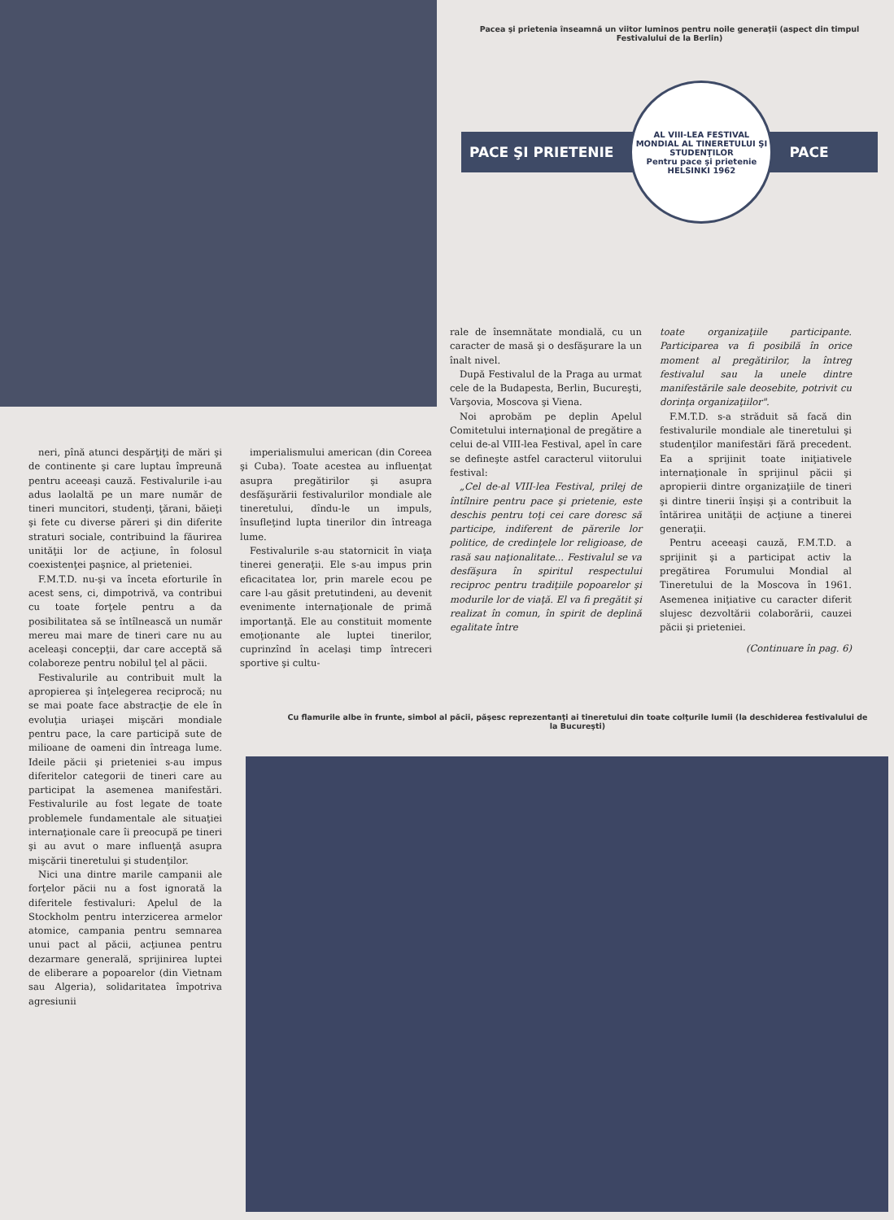Pacea şi prietenia înseamnă un viitor luminos pentru noile generaţii (aspect din timpul Festivalului de la Berlin)
PACE ŞI PRIETENIE
AL VIII-LEA FESTIVAL MONDIAL AL TINERETULUI ŞI STUDENŢILOR
Pentru pace şi prietenie
HELSINKI 1962
PACE
neri, pînă atunci despărţiţi de mări şi de continente şi care luptau împreună pentru aceeaşi cauză. Festivalurile i-au adus laolaltă pe un mare număr de tineri muncitori, studenţi, ţărani, băieţi şi fete cu diverse păreri şi din diferite straturi sociale, contribuind la făurirea unităţii lor de acţiune, în folosul coexistenţei paşnice, al prieteniei.
F.M.T.D. nu-şi va înceta eforturile în acest sens, ci, dimpotrivă, va contribui cu toate forţele pentru a da posibilitatea să se întîlnească un număr mereu mai mare de tineri care nu au aceleaşi concepţii, dar care acceptă să colaboreze pentru nobilul ţel al păcii.
Festivalurile au contribuit mult la apropierea şi înţelegerea reciprocă; nu se mai poate face abstracţie de ele în evoluţia uriaşei mişcări mondiale pentru pace, la care participă sute de milioane de oameni din întreaga lume. Ideile păcii şi prieteniei s-au impus diferitelor categorii de tineri care au participat la asemenea manifestări. Festivalurile au fost legate de toate problemele fundamentale ale situaţiei internaţionale care îi preocupă pe tineri şi au avut o mare influenţă asupra mişcării tineretului şi studenţilor.
Nici una dintre marile campanii ale forţelor păcii nu a fost ignorată la diferitele festivaluri: Apelul de la Stockholm pentru interzicerea armelor atomice, campania pentru semnarea unui pact al păcii, acţiunea pentru dezarmare generală, sprijinirea luptei de eliberare a popoarelor (din Vietnam sau Algeria), solidaritatea împotriva agresiunii
imperialismului american (din Coreea şi Cuba). Toate acestea au influenţat asupra pregătirilor şi asupra desfăşurării festivalurilor mondiale ale tineretului, dîndu-le un impuls, însufleţind lupta tinerilor din întreaga lume.
Festivalurile s-au statornicit în viaţa tinerei generaţii. Ele s-au impus prin eficacitatea lor, prin marele ecou pe care l-au găsit pretutindeni, au devenit evenimente internaţionale de primă importanţă. Ele au constituit momente emoţionante ale luptei tinerilor, cuprinzînd în acelaşi timp întreceri sportive şi cultu-
rale de însemnătate mondială, cu un caracter de masă şi o desfăşurare la un înalt nivel.
După Festivalul de la Praga au urmat cele de la Budapesta, Berlin, Bucureşti, Varşovia, Moscova şi Viena.
Noi aprobăm pe deplin Apelul Comitetului internaţional de pregătire a celui de-al VIII-lea Festival, apel în care se defineşte astfel caracterul viitorului festival:
„Cel de-al VIII-lea Festival, prilej de întîlnire pentru pace şi prietenie, este deschis pentru toţi cei care doresc să participe, indiferent de părerile lor politice, de credinţele lor religioase, de rasă sau naţionalitate... Festivalul se va desfăşura în spiritul respectului reciproc pentru tradiţiile popoarelor şi modurile lor de viaţă. El va fi pregătit şi realizat în comun, în spirit de deplină egalitate între
toate organizaţiile participante. Participarea va fi posibilă în orice moment al pregătirilor, la întreg festivalul sau la unele dintre manifestările sale deosebite, potrivit cu dorinţa organizaţiilor".
F.M.T.D. s-a străduit să facă din festivalurile mondiale ale tineretului şi studenţilor manifestări fără precedent. Ea a sprijinit toate iniţiativele internaţionale în sprijinul păcii şi apropierii dintre organizaţiile de tineri şi dintre tinerii înşişi şi a contribuit la întărirea unităţii de acţiune a tinerei generaţii.
Pentru aceeaşi cauză, F.M.T.D. a sprijinit şi a participat activ la pregătirea Forumului Mondial al Tineretului de la Moscova în 1961. Asemenea iniţiative cu caracter diferit slujesc dezvoltării colaborării, cauzei păcii şi prieteniei.
(Continuare în pag. 6)
Cu flamurile albe în frunte, simbol al păcii, păşesc reprezentanţi ai tineretului din toate colţurile lumii (la deschiderea festivalului de la Bucureşti)